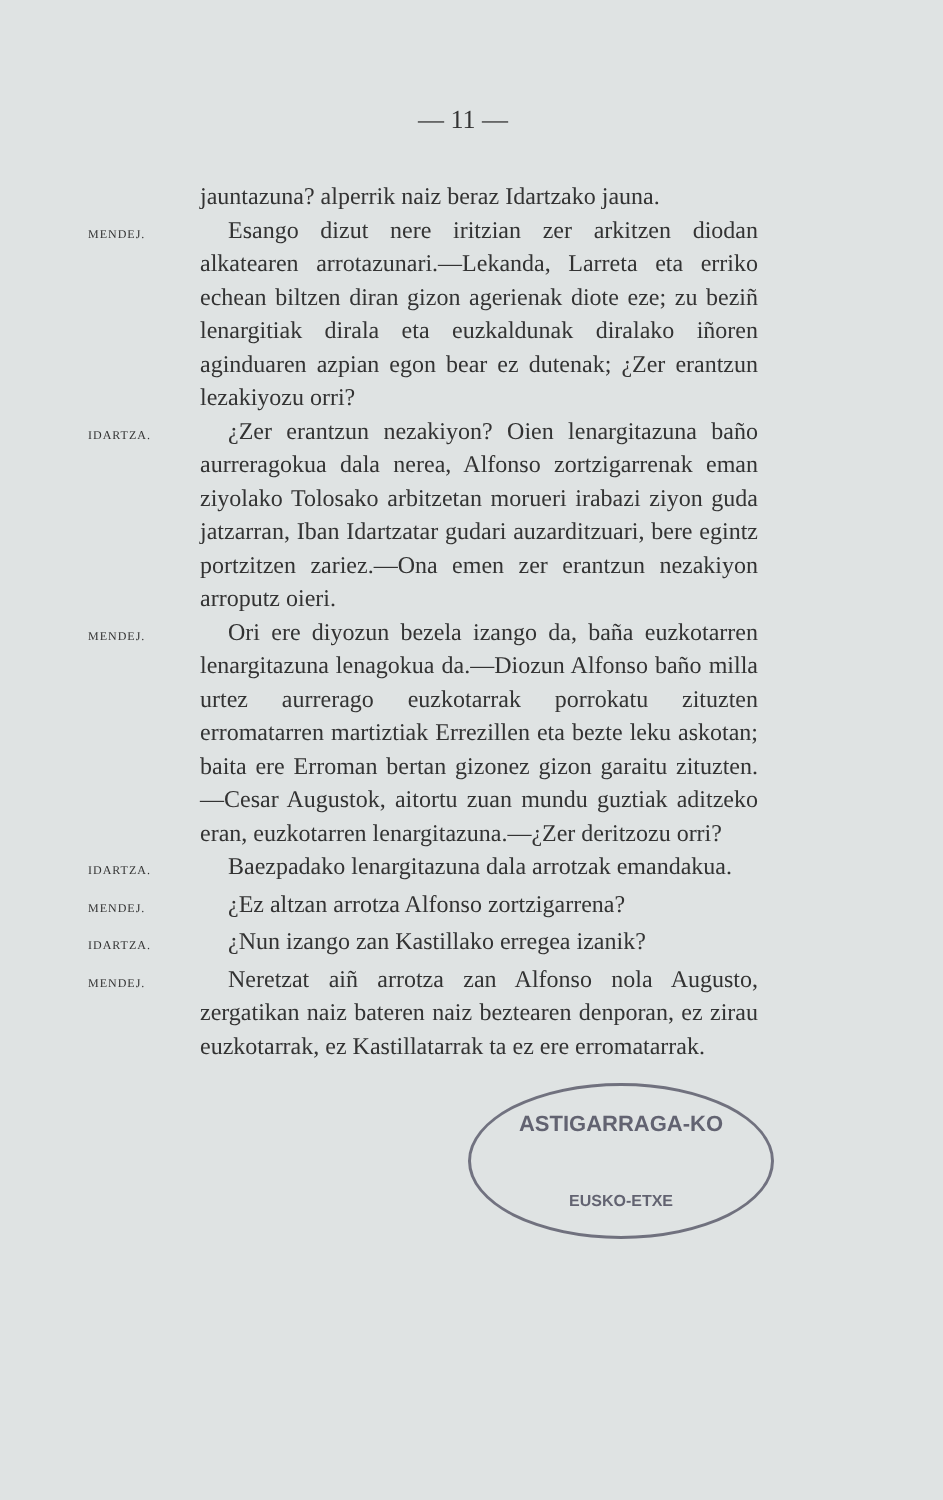— 11 —
jauntazuna? alperrik naiz beraz Idartzako jauna.
MENDEJ.
Esango dizut nere iritzian zer arkitzen diodan alkatearen arrotazunari.—Lekanda, Larreta eta erriko echean biltzen diran gizon agerienak diote eze; zu beziñ lenargitiak dirala eta euzkaldunak diralako iñoren aginduaren azpian egon bear ez dutenak; ¿Zer erantzun lezakiyozu orri?
IDARTZA.
¿Zer erantzun nezakiyon? Oien lenargitazuna baño aurreragokua dala nerea, Alfonso zortzigarrenak eman ziyolako Tolosako arbitzetan morueri irabazi ziyon guda jatzarran, Iban Idartzatar gudari auzarditzuari, bere egintz portzitzen zariez.—Ona emen zer erantzun nezakiyon arroputz oieri.
MENDEJ.
Ori ere diyozun bezela izango da, baña euzkotarren lenargitazuna lenagokua da.—Diozun Alfonso baño milla urtez aurrerago euzkotarrak porrokatu zituzten erromatarren martiztiak Errezillen eta bezte leku askotan; baita ere Erroman bertan gizonez gizon garaitu zituzten.—Cesar Augustok, aitortu zuan mundu guztiak aditzeko eran, euzkotarren lenargitazuna.—¿Zer deritzozu orri?
IDARTZA.
Baezpadako lenargitazuna dala arrotzak emandakua.
MENDEJ.
¿Ez altzan arrotza Alfonso zortzigarrena?
IDARTZA.
¿Nun izango zan Kastillako erregea izanik?
MENDEJ.
Neretzat aiñ arrotza zan Alfonso nola Augusto, zergatikan naiz bateren naiz beztearen denporan, ez zirau euzkotarrak, ez Kastillatarrak ta ez ere erromatarrak.
ASTIGARRAGA-KO
EUSKO-ETXE